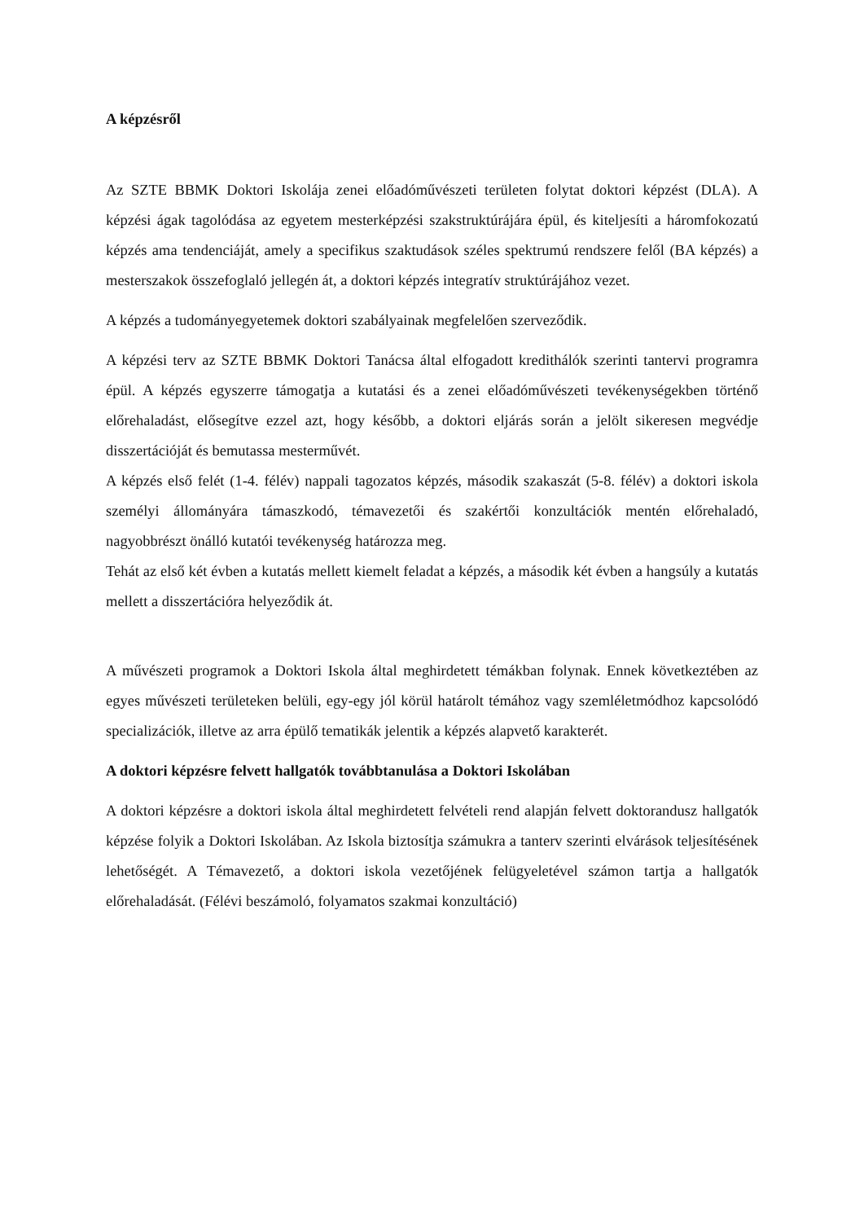A képzésről
Az SZTE BBMK Doktori Iskolája zenei előadóművészeti területen folytat doktori képzést (DLA). A képzési ágak tagolódása az egyetem mesterképzési szakstruktúrájára épül, és kiteljesíti a háromfokozatú képzés ama tendenciáját, amely a specifikus szaktudások széles spektrumú rendszere felől (BA képzés) a mesterszakok összefoglaló jellegén át, a doktori képzés integratív struktúrájához vezet.
A képzés a tudományegyetemek doktori szabályainak megfelelően szerveződik.
A képzési terv az SZTE BBMK Doktori Tanácsa által elfogadott kredithálók szerinti tantervi programra épül. A képzés egyszerre támogatja a kutatási és a zenei előadóművészeti tevékenységekben történő előrehaladást, elősegítve ezzel azt, hogy később, a doktori eljárás során a jelölt sikeresen megvédje disszertációját és bemutassa mesterművét.
A képzés első felét (1-4. félév) nappali tagozatos képzés, második szakaszát (5-8. félév) a doktori iskola személyi állományára támaszkodó, témavezetői és szakértői konzultációk mentén előrehaladó, nagyobbrészt önálló kutatói tevékenység határozza meg.
Tehát az első két évben a kutatás mellett kiemelt feladat a képzés, a második két évben a hangsúly a kutatás mellett a disszertációra helyeződik át.
A művészeti programok a Doktori Iskola által meghirdetett témákban folynak. Ennek következtében az egyes művészeti területeken belüli, egy-egy jól körül határolt témához vagy szemléletmódhoz kapcsolódó specializációk, illetve az arra épülő tematikák jelentik a képzés alapvető karakterét.
A doktori képzésre felvett hallgatók továbbtanulása a Doktori Iskolában
A doktori képzésre a doktori iskola által meghirdetett felvételi rend alapján felvett doktorandusz hallgatók képzése folyik a Doktori Iskolában. Az Iskola biztosítja számukra a tanterv szerinti elvárások teljesítésének lehetőségét. A Témavezető, a doktori iskola vezetőjének felügyeletével számon tartja a hallgatók előrehaladását. (Félévi beszámoló, folyamatos szakmai konzultáció)